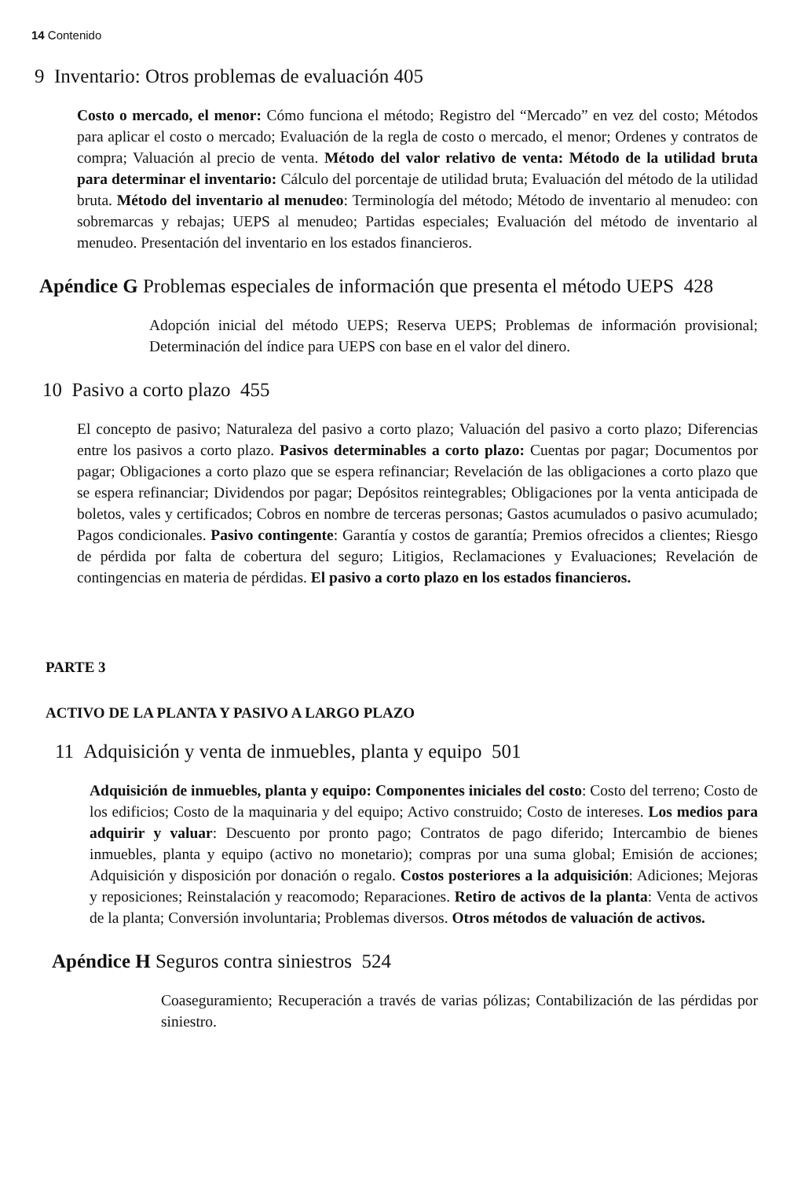14 Contenido
9 Inventario: Otros problemas de evaluación 405
Costo o mercado, el menor: Cómo funciona el método; Registro del “Mercado” en vez del costo; Métodos para aplicar el costo o mercado; Evaluación de la regla de costo o mercado, el menor; Ordenes y contratos de compra; Valuación al precio de venta. Método del valor relativo de venta: Método de la utilidad bruta para determinar el inventario: Cálculo del porcentaje de utilidad bruta; Evaluación del método de la utilidad bruta. Método del inventario al menudeo: Terminología del método; Método de inventario al menudeo: con sobremarcas y rebajas; UEPS al menudeo; Partidas especiales; Evaluación del método de inventario al menudeo. Presentación del inventario en los estados financieros.
Apéndice G Problemas especiales de información que presenta el método UEPS 428
Adopción inicial del método UEPS; Reserva UEPS; Problemas de información provisional; Determinación del índice para UEPS con base en el valor del dinero.
10 Pasivo a corto plazo 455
El concepto de pasivo; Naturaleza del pasivo a corto plazo; Valuación del pasivo a corto plazo; Diferencias entre los pasivos a corto plazo. Pasivos determinables a corto plazo: Cuentas por pagar; Documentos por pagar; Obligaciones a corto plazo que se espera refinanciar; Revelación de las obligaciones a corto plazo que se espera refinanciar; Dividendos por pagar; Depósitos reintegrables; Obligaciones por la venta anticipada de boletos, vales y certificados; Cobros en nombre de terceras personas; Gastos acumulados o pasivo acumulado; Pagos condicionales. Pasivo contingente: Garantía y costos de garantía; Premios ofrecidos a clientes; Riesgo de pérdida por falta de cobertura del seguro; Litigios, Reclamaciones y Evaluaciones; Revelación de contingencias en materia de pérdidas. El pasivo a corto plazo en los estados financieros.
PARTE 3
ACTIVO DE LA PLANTA Y PASIVO A LARGO PLAZO
11 Adquisición y venta de inmuebles, planta y equipo 501
Adquisición de inmuebles, planta y equipo: Componentes iniciales del costo: Costo del terreno; Costo de los edificios; Costo de la maquinaria y del equipo; Activo construido; Costo de intereses. Los medios para adquirir y valuar: Descuento por pronto pago; Contratos de pago diferido; Intercambio de bienes inmuebles, planta y equipo (activo no monetario); compras por una suma global; Emisión de acciones; Adquisición y disposición por donación o regalo. Costos posteriores a la adquisición: Adiciones; Mejoras y reposiciones; Reinstalación y reacomodo; Reparaciones. Retiro de activos de la planta: Venta de activos de la planta; Conversión involuntaria; Problemas diversos. Otros métodos de valuación de activos.
Apéndice H Seguros contra siniestros 524
Coaseguramiento; Recuperación a través de varias pólizas; Contabilización de las pérdidas por siniestro.